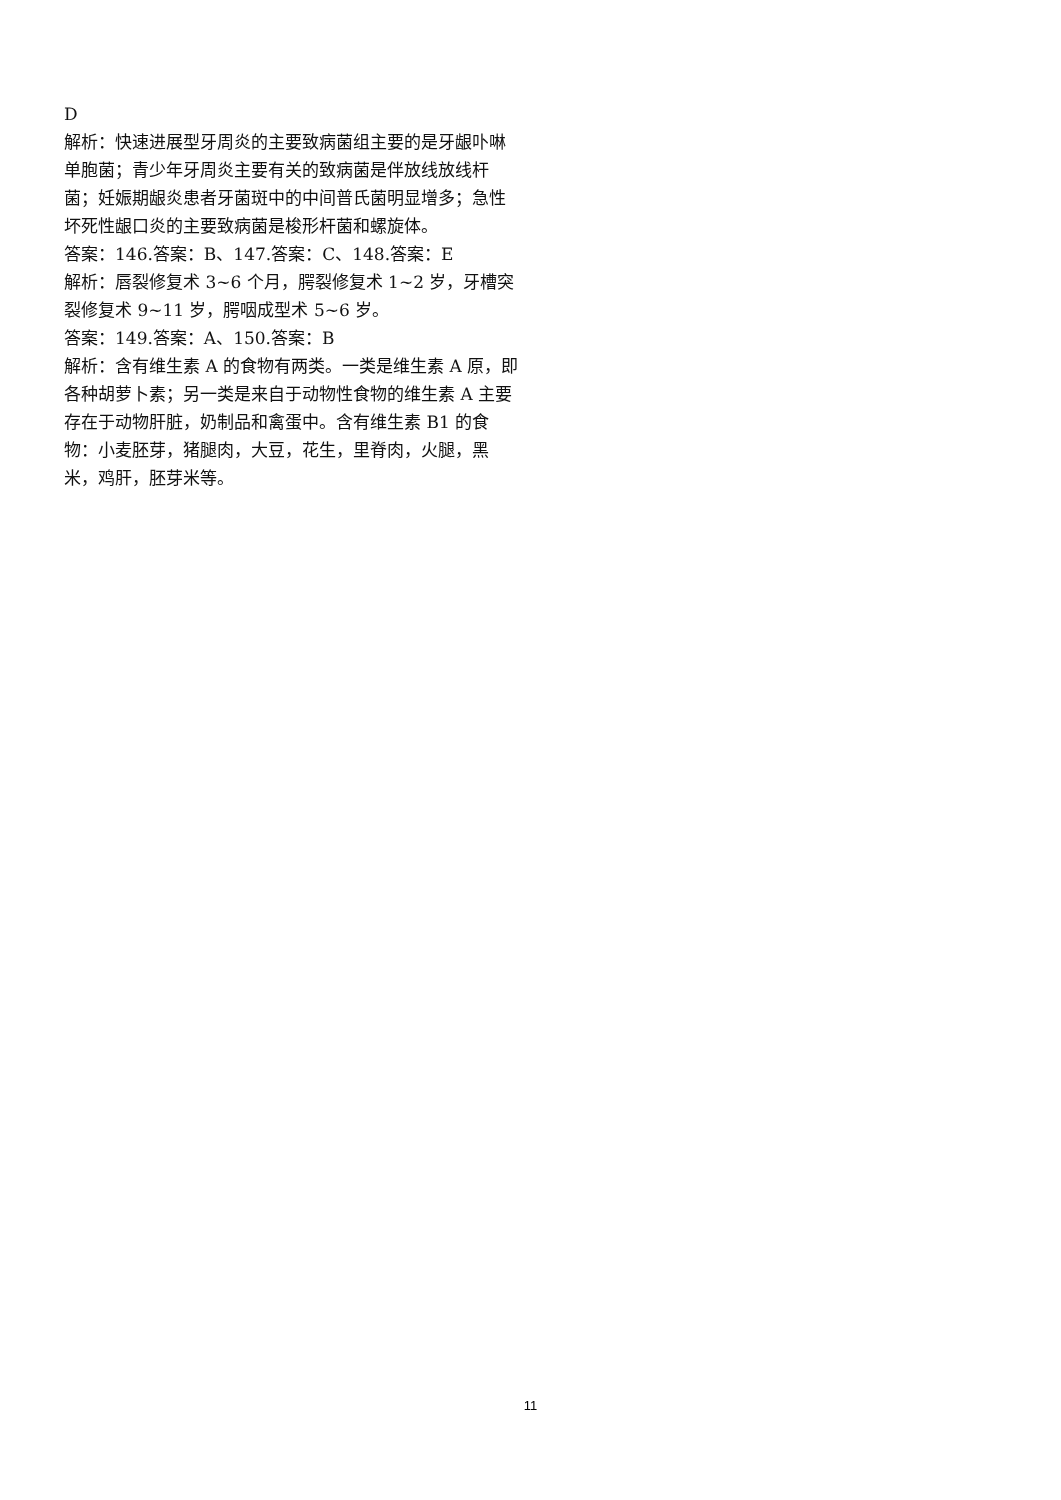D
解析：快速进展型牙周炎的主要致病菌组主要的是牙龈卟啉单胞菌；青少年牙周炎主要有关的致病菌是伴放线放线杆菌；妊娠期龈炎患者牙菌斑中的中间普氏菌明显增多；急性坏死性龈口炎的主要致病菌是梭形杆菌和螺旋体。
答案：146.答案：B、147.答案：C、148.答案：E
解析：唇裂修复术 3~6 个月，腭裂修复术 1~2 岁，牙槽突裂修复术 9~11 岁，腭咽成型术 5~6 岁。
答案：149.答案：A、150.答案：B
解析：含有维生素 A 的食物有两类。一类是维生素 A 原，即各种胡萝卜素；另一类是来自于动物性食物的维生素 A 主要存在于动物肝脏，奶制品和禽蛋中。含有维生素 B1 的食物：小麦胚芽，猪腿肉，大豆，花生，里脊肉，火腿，黑米，鸡肝，胚芽米等。
11